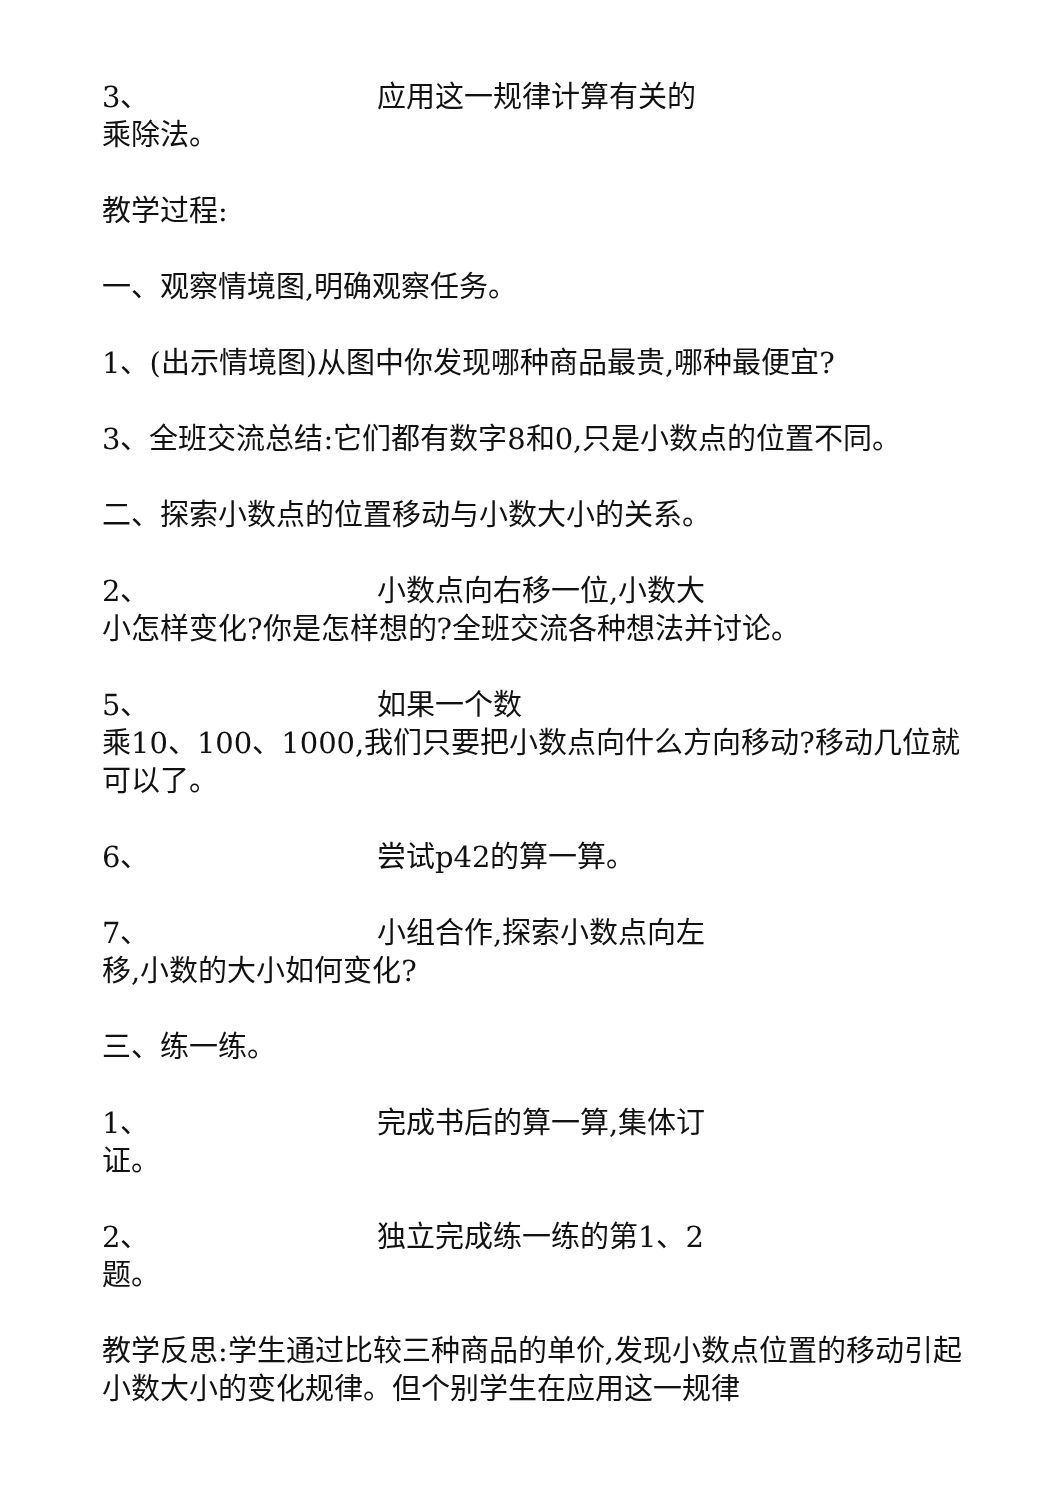3、 应用这一规律计算有关的
乘除法。
教学过程:
一、观察情境图,明确观察任务。
1、(出示情境图)从图中你发现哪种商品最贵,哪种最便宜?
3、全班交流总结:它们都有数字8和0,只是小数点的位置不同。
二、探索小数点的位置移动与小数大小的关系。
2、 小数点向右移一位,小数大
小怎样变化?你是怎样想的?全班交流各种想法并讨论。
5、 如果一个数
乘10、100、1000,我们只要把小数点向什么方向移动?移动几位就可以了。
6、 尝试p42的算一算。
7、 小组合作,探索小数点向左
移,小数的大小如何变化?
三、练一练。
1、 完成书后的算一算,集体订
证。
2、 独立完成练一练的第1、2
题。
教学反思:学生通过比较三种商品的单价,发现小数点位置的移动引起小数大小的变化规律。但个别学生在应用这一规律